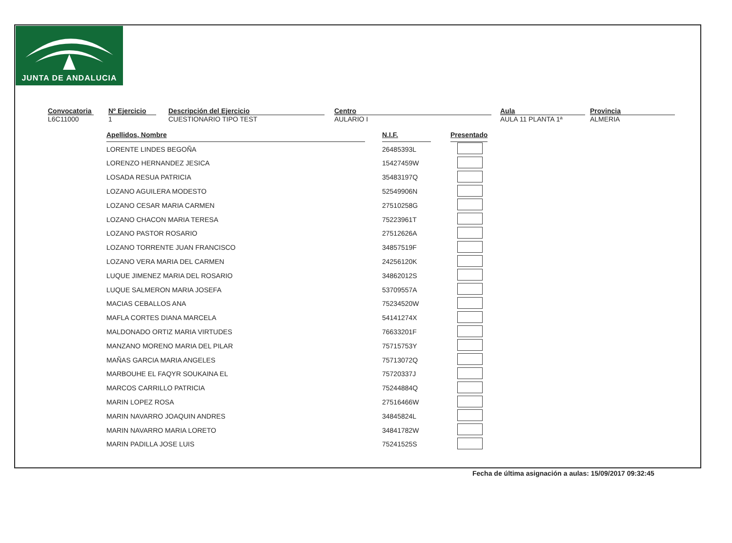JUNTA DE ANDALUCIA
Convocatoria
L6C11000
Nº Ejercicio
1
Descripción del Ejercicio
CUESTIONARIO TIPO TEST
Centro
AULARIO I
Aula
AULA 11 PLANTA 1ª
Provincia
ALMERIA
| Apellidos, Nombre | | N.I.F. | | Presentado |
| LORENTE LINDES BEGOÑA | | 26485393L | | |
| LORENZO HERNANDEZ JESICA | | 15427459W | | |
| LOSADA RESUA PATRICIA | | 35483197Q | | |
| LOZANO AGUILERA MODESTO | | 52549906N | | |
| LOZANO CESAR MARIA CARMEN | | 27510258G | | |
| LOZANO CHACON MARIA TERESA | | 75223961T | | |
| LOZANO PASTOR ROSARIO | | 27512626A | | |
| LOZANO TORRENTE JUAN FRANCISCO | | 34857519F | | |
| LOZANO VERA MARIA DEL CARMEN | | 24256120K | | |
| LUQUE JIMENEZ MARIA DEL ROSARIO | | 34862012S | | |
| LUQUE SALMERON MARIA JOSEFA | | 53709557A | | |
| MACIAS CEBALLOS ANA | | 75234520W | | |
| MAFLA CORTES DIANA MARCELA | | 54141274X | | |
| MALDONADO ORTIZ MARIA VIRTUDES | | 76633201F | | |
| MANZANO MORENO MARIA DEL PILAR | | 75715753Y | | |
| MAÑAS GARCIA MARIA ANGELES | | 75713072Q | | |
| MARBOUHE EL FAQYR SOUKAINA EL | | 75720337J | | |
| MARCOS CARRILLO PATRICIA | | 75244884Q | | |
| MARIN LOPEZ ROSA | | 27516466W | | |
| MARIN NAVARRO JOAQUIN ANDRES | | 34845824L | | |
| MARIN NAVARRO MARIA LORETO | | 34841782W | | |
| MARIN PADILLA JOSE LUIS | | 75241525S | | |
Fecha de última asignación a aulas: 15/09/2017 09:32:45